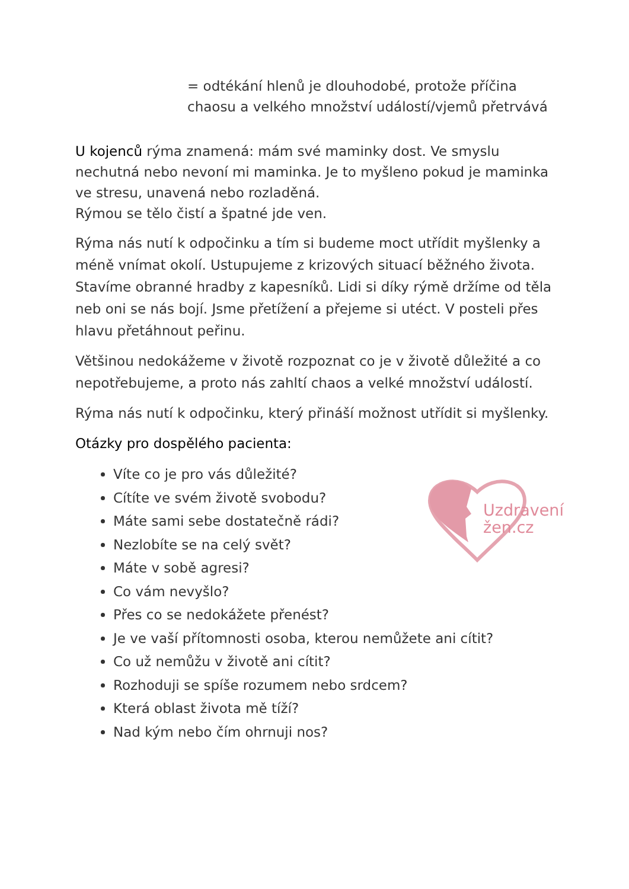Uzdravení
žen.cz
= odtékání hlenů je dlouhodobé, protože příčina chaosu a velkého množství událostí/vjemů přetrvává
U kojenců rýma znamená: mám své maminky dost. Ve smyslu nechutná nebo nevoní mi maminka. Je to myšleno pokud je maminka ve stresu, unavená nebo rozladěná.
Rýmou se tělo čistí a špatné jde ven.
Rýma nás nutí k odpočinku a tím si budeme moct utřídit myšlenky a méně vnímat okolí. Ustupujeme z krizových situací běžného života. Stavíme obranné hradby z kapesníků. Lidi si díky rýmě držíme od těla neb oni se nás bojí. Jsme přetížení a přejeme si utéct. V posteli přes hlavu přetáhnout peřinu.
Většinou nedokážeme v životě rozpoznat co je v životě důležité a co nepotřebujeme, a proto nás zahltí chaos a velké množství událostí.
Rýma nás nutí k odpočinku, který přináší možnost utřídit si myšlenky.
Otázky pro dospělého pacienta:
Víte co je pro vás důležité?
Cítíte ve svém životě svobodu?
Máte sami sebe dostatečně rádi?
Nezlobíte se na celý svět?
Máte v sobě agresi?
Co vám nevyšlo?
Přes co se nedokážete přenést?
Je ve vaší přítomnosti osoba, kterou nemůžete ani cítit?
Co už nemůžu v životě ani cítit?
Rozhoduji se spíše rozumem nebo srdcem?
Která oblast života mě tíží?
Nad kým nebo čím ohrnuji nos?